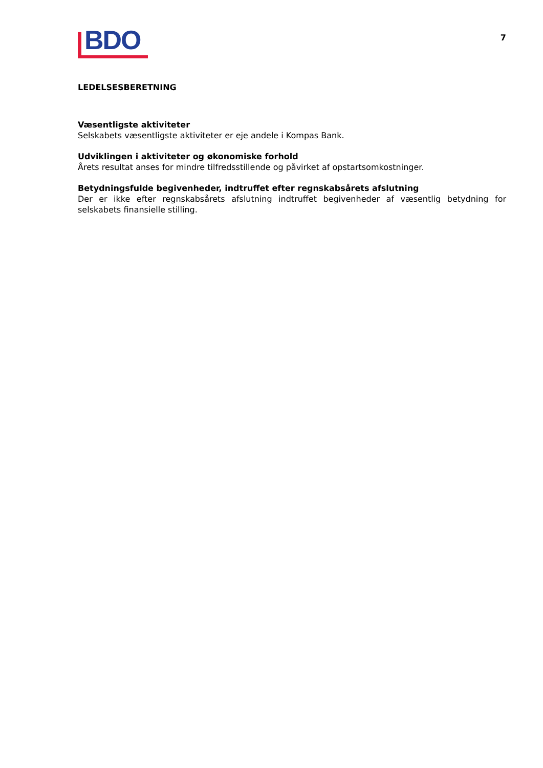BDO
7
LEDELSESBERETNING
Væsentligste aktiviteter
Selskabets væsentligste aktiviteter er eje andele i Kompas Bank.
Udviklingen i aktiviteter og økonomiske forhold
Årets resultat anses for mindre tilfredsstillende og påvirket af opstartsomkostninger.
Betydningsfulde begivenheder, indtruffet efter regnskabsårets afslutning
Der er ikke efter regnskabsårets afslutning indtruffet begivenheder af væsentlig betydning for selskabets finansielle stilling.